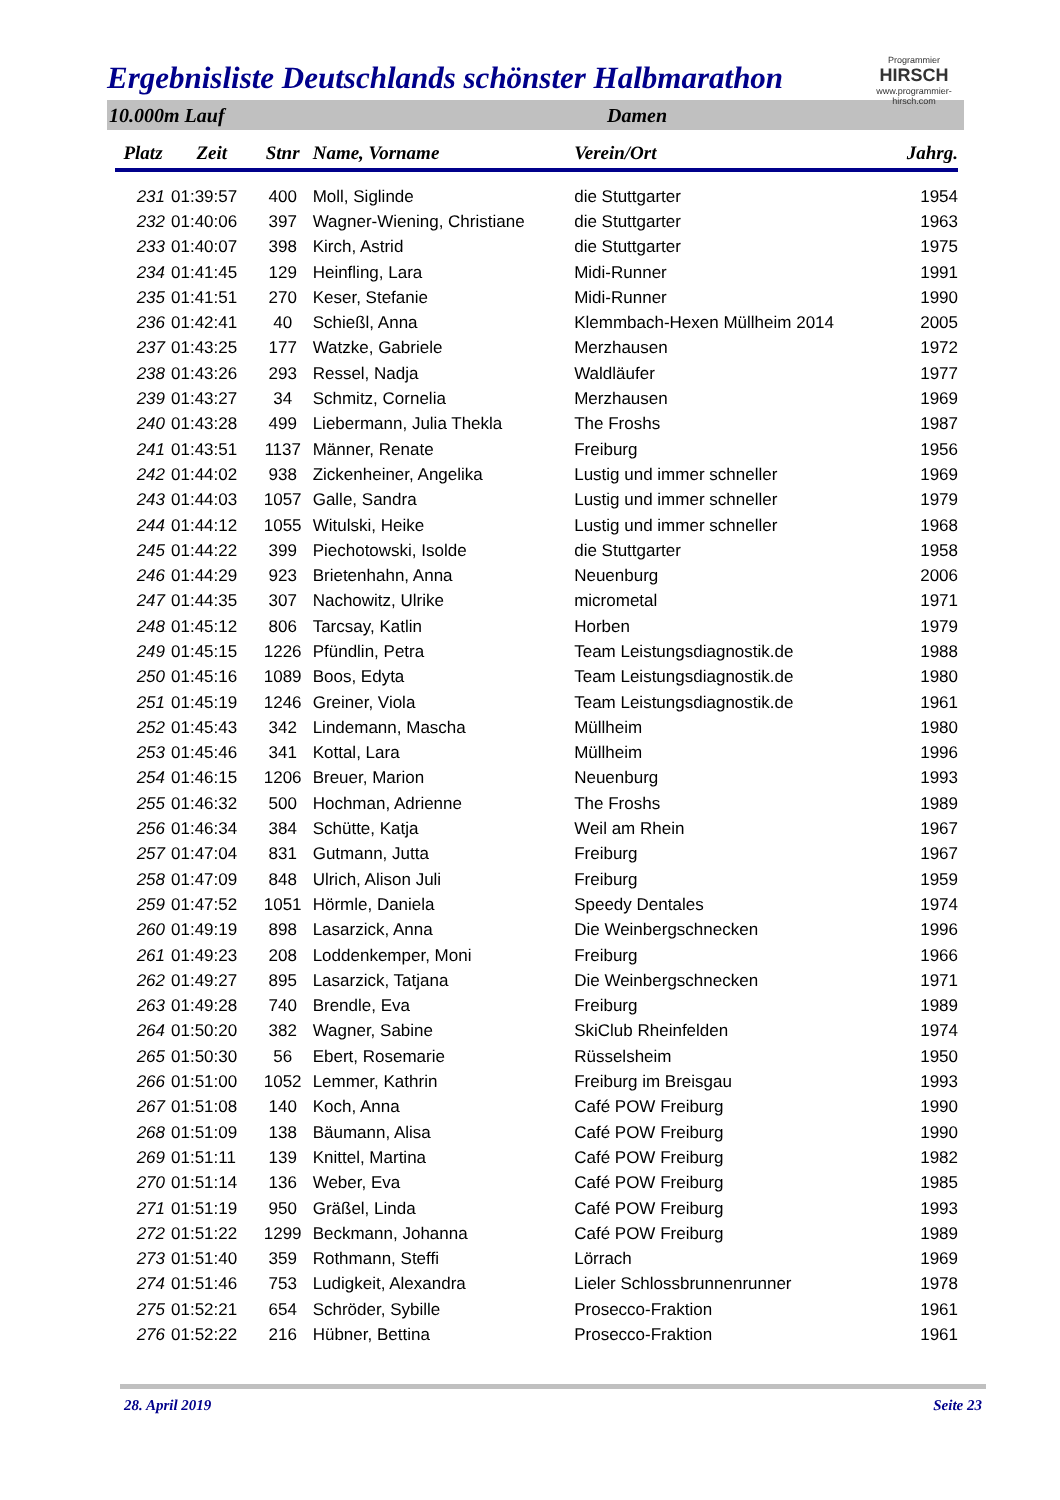Programmier
HIRSCH
www.programmier-hirsch.com
Ergebnisliste Deutschlands schönster Halbmarathon
10.000m Lauf Damen
| Platz | Zeit | Stnr | Name, Vorname | Verein/Ort | Jahrg. |
| --- | --- | --- | --- | --- | --- |
| 231 | 01:39:57 | 400 | Moll, Siglinde | die Stuttgarter | 1954 |
| 232 | 01:40:06 | 397 | Wagner-Wiening, Christiane | die Stuttgarter | 1963 |
| 233 | 01:40:07 | 398 | Kirch, Astrid | die Stuttgarter | 1975 |
| 234 | 01:41:45 | 129 | Heinfling, Lara | Midi-Runner | 1991 |
| 235 | 01:41:51 | 270 | Keser, Stefanie | Midi-Runner | 1990 |
| 236 | 01:42:41 | 40 | Schießl, Anna | Klemmbach-Hexen Müllheim 2014 | 2005 |
| 237 | 01:43:25 | 177 | Watzke, Gabriele | Merzhausen | 1972 |
| 238 | 01:43:26 | 293 | Ressel, Nadja | Waldläufer | 1977 |
| 239 | 01:43:27 | 34 | Schmitz, Cornelia | Merzhausen | 1969 |
| 240 | 01:43:28 | 499 | Liebermann, Julia Thekla | The Froshs | 1987 |
| 241 | 01:43:51 | 1137 | Männer, Renate | Freiburg | 1956 |
| 242 | 01:44:02 | 938 | Zickenheiner, Angelika | Lustig und immer schneller | 1969 |
| 243 | 01:44:03 | 1057 | Galle, Sandra | Lustig und immer schneller | 1979 |
| 244 | 01:44:12 | 1055 | Witulski, Heike | Lustig und immer schneller | 1968 |
| 245 | 01:44:22 | 399 | Piechotowski, Isolde | die Stuttgarter | 1958 |
| 246 | 01:44:29 | 923 | Brietenhahn, Anna | Neuenburg | 2006 |
| 247 | 01:44:35 | 307 | Nachowitz, Ulrike | micrometal | 1971 |
| 248 | 01:45:12 | 806 | Tarcsay, Katlin | Horben | 1979 |
| 249 | 01:45:15 | 1226 | Pfündlin, Petra | Team Leistungsdiagnostik.de | 1988 |
| 250 | 01:45:16 | 1089 | Boos, Edyta | Team Leistungsdiagnostik.de | 1980 |
| 251 | 01:45:19 | 1246 | Greiner, Viola | Team Leistungsdiagnostik.de | 1961 |
| 252 | 01:45:43 | 342 | Lindemann, Mascha | Müllheim | 1980 |
| 253 | 01:45:46 | 341 | Kottal, Lara | Müllheim | 1996 |
| 254 | 01:46:15 | 1206 | Breuer, Marion | Neuenburg | 1993 |
| 255 | 01:46:32 | 500 | Hochman, Adrienne | The Froshs | 1989 |
| 256 | 01:46:34 | 384 | Schütte, Katja | Weil am Rhein | 1967 |
| 257 | 01:47:04 | 831 | Gutmann, Jutta | Freiburg | 1967 |
| 258 | 01:47:09 | 848 | Ulrich, Alison Juli | Freiburg | 1959 |
| 259 | 01:47:52 | 1051 | Hörmle, Daniela | Speedy Dentales | 1974 |
| 260 | 01:49:19 | 898 | Lasarzick, Anna | Die Weinbergschnecken | 1996 |
| 261 | 01:49:23 | 208 | Loddenkemper, Moni | Freiburg | 1966 |
| 262 | 01:49:27 | 895 | Lasarzick, Tatjana | Die Weinbergschnecken | 1971 |
| 263 | 01:49:28 | 740 | Brendle, Eva | Freiburg | 1989 |
| 264 | 01:50:20 | 382 | Wagner, Sabine | SkiClub Rheinfelden | 1974 |
| 265 | 01:50:30 | 56 | Ebert, Rosemarie | Rüsselsheim | 1950 |
| 266 | 01:51:00 | 1052 | Lemmer, Kathrin | Freiburg im Breisgau | 1993 |
| 267 | 01:51:08 | 140 | Koch, Anna | Café POW Freiburg | 1990 |
| 268 | 01:51:09 | 138 | Bäumann, Alisa | Café POW Freiburg | 1990 |
| 269 | 01:51:11 | 139 | Knittel, Martina | Café POW Freiburg | 1982 |
| 270 | 01:51:14 | 136 | Weber, Eva | Café POW Freiburg | 1985 |
| 271 | 01:51:19 | 950 | Gräßel, Linda | Café POW Freiburg | 1993 |
| 272 | 01:51:22 | 1299 | Beckmann, Johanna | Café POW Freiburg | 1989 |
| 273 | 01:51:40 | 359 | Rothmann, Steffi | Lörrach | 1969 |
| 274 | 01:51:46 | 753 | Ludigkeit, Alexandra | Lieler Schlossbrunnenrunner | 1978 |
| 275 | 01:52:21 | 654 | Schröder, Sybille | Prosecco-Fraktion | 1961 |
| 276 | 01:52:22 | 216 | Hübner, Bettina | Prosecco-Fraktion | 1961 |
28. April 2019 Seite 23